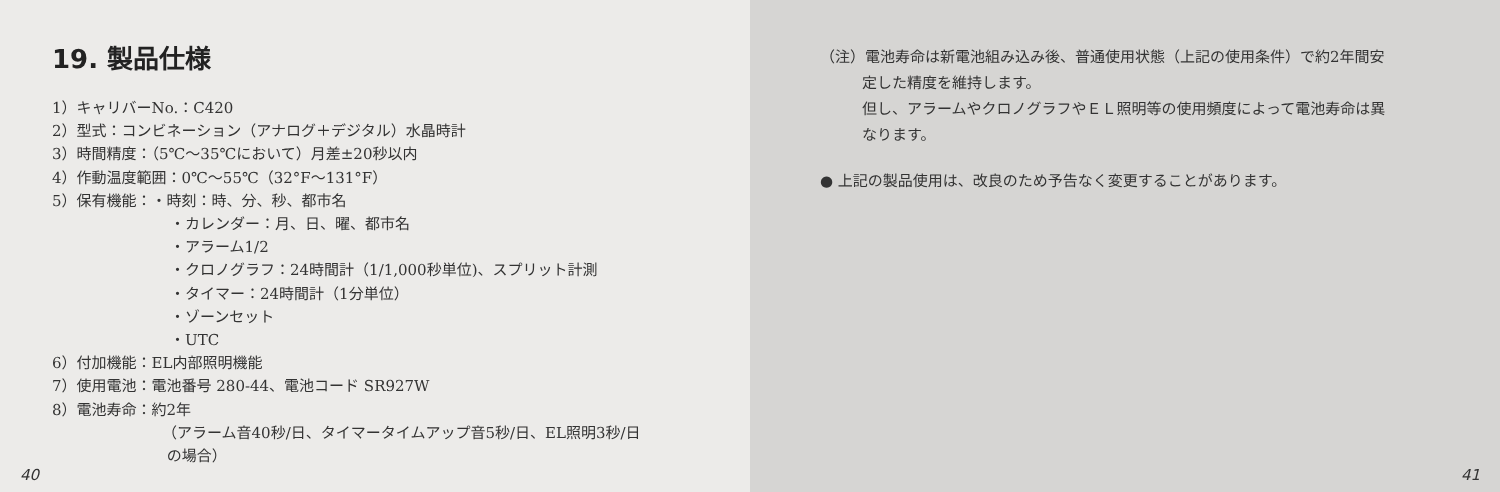19. 製品仕様
1）キャリバーNo.：C420
2）型式：コンビネーション（アナログ＋デジタル）水晶時計
3）時間精度：（5℃～35℃において）月差±20秒以内
4）作動温度範囲：0℃～55℃（32°F～131°F）
5）保有機能：・時刻：時、分、秒、都市名
・カレンダー：月、日、曜、都市名
・アラーム1/2
・クロノグラフ：24時間計（1/1,000秒単位)、スプリット計測
・タイマー：24時間計（1分単位）
・ゾーンセット
・UTC
6）付加機能：EL内部照明機能
7）使用電池：電池番号 280-44、電池コード SR927W
8）電池寿命：約2年
（アラーム音40秒/日、タイマータイムアップ音5秒/日、EL照明3秒/日
の場合）
40
（注）電池寿命は新電池組み込み後、普通使用状態（上記の使用条件）で約2年間安
定した精度を維持します。
但し、アラームやクロノグラフやＥＬ照明等の使用頻度によって電池寿命は異
なります。
● 上記の製品使用は、改良のため予告なく変更することがあります。
41